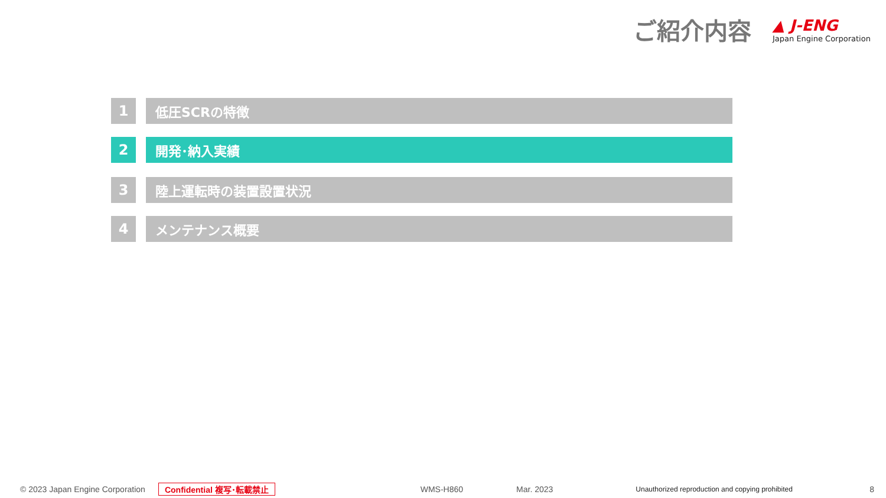ご紹介内容
▲ J-ENG
Japan Engine Corporation
1 低圧SCRの特徴
2 開発･納入実績
3 陸上運転時の装置設置状況
4 メンテナンス概要
© 2023 Japan Engine Corporation Confidential 複写･転載禁止 WMS-H860 Mar. 2023 Unauthorized reproduction and copying prohibited 8